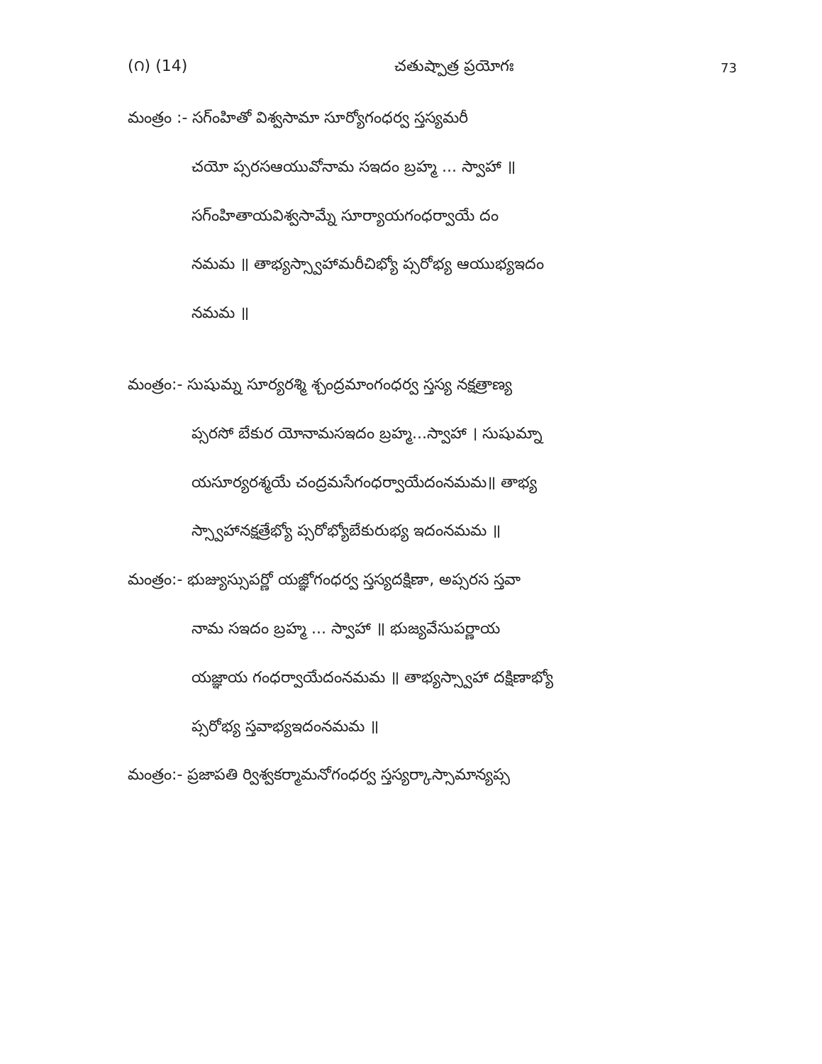(౧) (14) చతుష్పాత్ర ప్రయోగః 73
మంత్రం :- సగ్ంహితో విశ్వసామా సూర్యోగంధర్వ స్తస్యమరీ
చయో ప్సరసఆయువోనామ సఇదం బ్రహ్మ ... స్వాహా ॥
సగ్ంహితాయవిశ్వసామ్నే సూర్యాయగంధర్వాయే దం
నమమ ॥ తాభ్యస్స్వాహామరీచిభ్యో ప్సరోభ్య ఆయుభ్యఇదం
నమమ ॥
మంత్రం:- సుషుమ్న సూర్యరశ్మి శ్చంద్రమాంగంధర్వ స్తస్య నక్షత్రాణ్య
ప్సరసో బేకుర యోనామసఇదం బ్రహ్మ...స్వాహా । సుషుమ్నా
యసూర్యరశ్మయే చంద్రమసేగంధర్వాయేదంనమమ॥ తాభ్య
స్స్వాహానక్షత్రేభ్యో ప్సరోభ్యోబేకురుభ్య ఇదంనమమ ॥
మంత్రం:- భుజ్యుస్సుపర్ణో యజ్ఞోగంధర్వ స్తస్యదక్షిణా, అప్సరస స్తవా
నామ సఇదం బ్రహ్మ ... స్వాహా ॥ భుజ్యవేసుపర్ణాయ
యజ్ఞాయ గంధర్వాయేదంనమమ ॥ తాభ్యస్స్వాహా దక్షిణాభ్యో
ప్సరోభ్య స్తవాభ్యఇదంనమమ ॥
మంత్రం:- ప్రజాపతి ర్విశ్వకర్మామనోగంధర్వ స్తస్యర్కాస్సామాన్యప్స